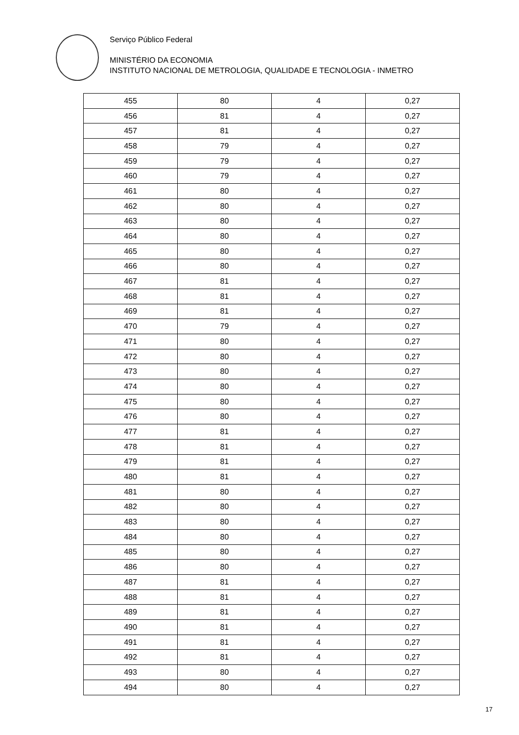Serviço Público Federal
MINISTÉRIO DA ECONOMIA
INSTITUTO NACIONAL DE METROLOGIA, QUALIDADE E TECNOLOGIA - INMETRO
| 455 | 80 | 4 | 0,27 |
| 456 | 81 | 4 | 0,27 |
| 457 | 81 | 4 | 0,27 |
| 458 | 79 | 4 | 0,27 |
| 459 | 79 | 4 | 0,27 |
| 460 | 79 | 4 | 0,27 |
| 461 | 80 | 4 | 0,27 |
| 462 | 80 | 4 | 0,27 |
| 463 | 80 | 4 | 0,27 |
| 464 | 80 | 4 | 0,27 |
| 465 | 80 | 4 | 0,27 |
| 466 | 80 | 4 | 0,27 |
| 467 | 81 | 4 | 0,27 |
| 468 | 81 | 4 | 0,27 |
| 469 | 81 | 4 | 0,27 |
| 470 | 79 | 4 | 0,27 |
| 471 | 80 | 4 | 0,27 |
| 472 | 80 | 4 | 0,27 |
| 473 | 80 | 4 | 0,27 |
| 474 | 80 | 4 | 0,27 |
| 475 | 80 | 4 | 0,27 |
| 476 | 80 | 4 | 0,27 |
| 477 | 81 | 4 | 0,27 |
| 478 | 81 | 4 | 0,27 |
| 479 | 81 | 4 | 0,27 |
| 480 | 81 | 4 | 0,27 |
| 481 | 80 | 4 | 0,27 |
| 482 | 80 | 4 | 0,27 |
| 483 | 80 | 4 | 0,27 |
| 484 | 80 | 4 | 0,27 |
| 485 | 80 | 4 | 0,27 |
| 486 | 80 | 4 | 0,27 |
| 487 | 81 | 4 | 0,27 |
| 488 | 81 | 4 | 0,27 |
| 489 | 81 | 4 | 0,27 |
| 490 | 81 | 4 | 0,27 |
| 491 | 81 | 4 | 0,27 |
| 492 | 81 | 4 | 0,27 |
| 493 | 80 | 4 | 0,27 |
| 494 | 80 | 4 | 0,27 |
17